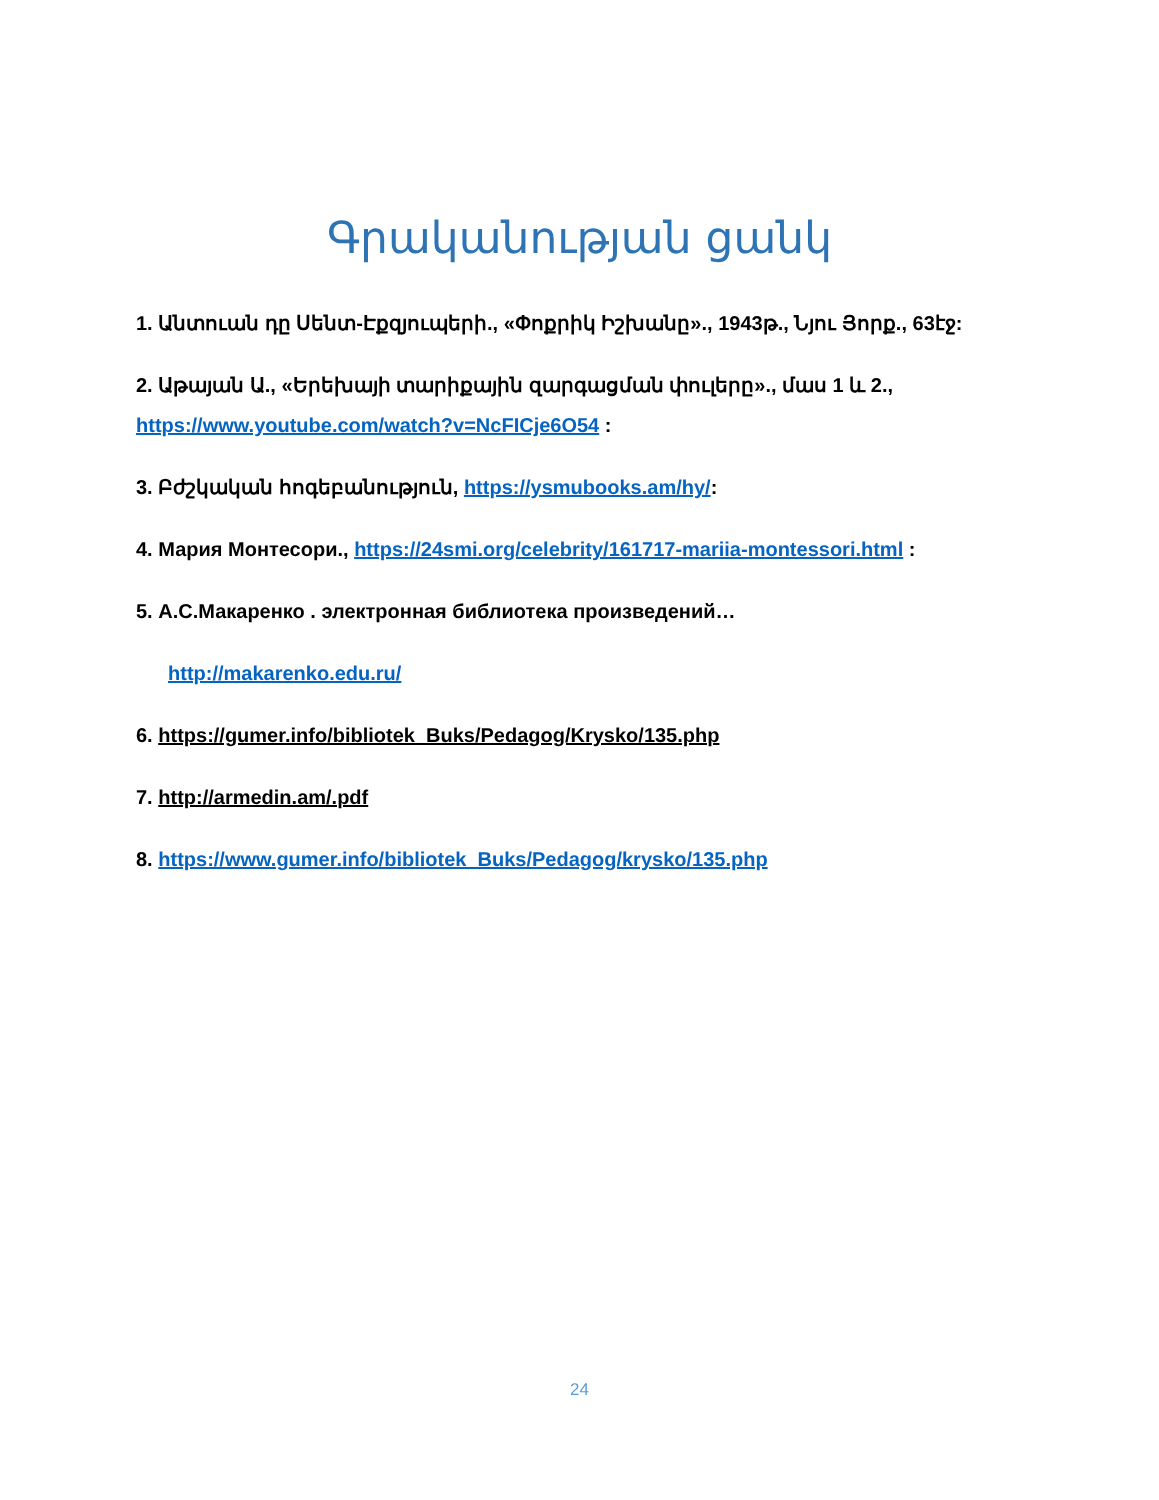Գրականության ցանկ
1. Անտուան դը Սենտ-Էքզյուպերի., «Փոքրիկ Իշխանը»., 1943թ., Նյու Յորք., 63էջ:
2. Աթայան Ա., «Երեխայի տարիքային զարգացման փուլերը»., մաս 1 և 2., https://www.youtube.com/watch?v=NcFICje6O54 :
3. Բժշկական հոգեբանություն, https://ysmubooks.am/hy/:
4. Мария Монтесори., https://24smi.org/celebrity/161717-mariia-montessori.html :
5. А.С.Макаренко . электронная библиотека произведений…
http://makarenko.edu.ru/
6. https://gumer.info/bibliotek_Buks/Pedagog/Krysko/135.php
7. http://armedin.am/.pdf
8. https://www.gumer.info/bibliotek_Buks/Pedagog/krysko/135.php
24